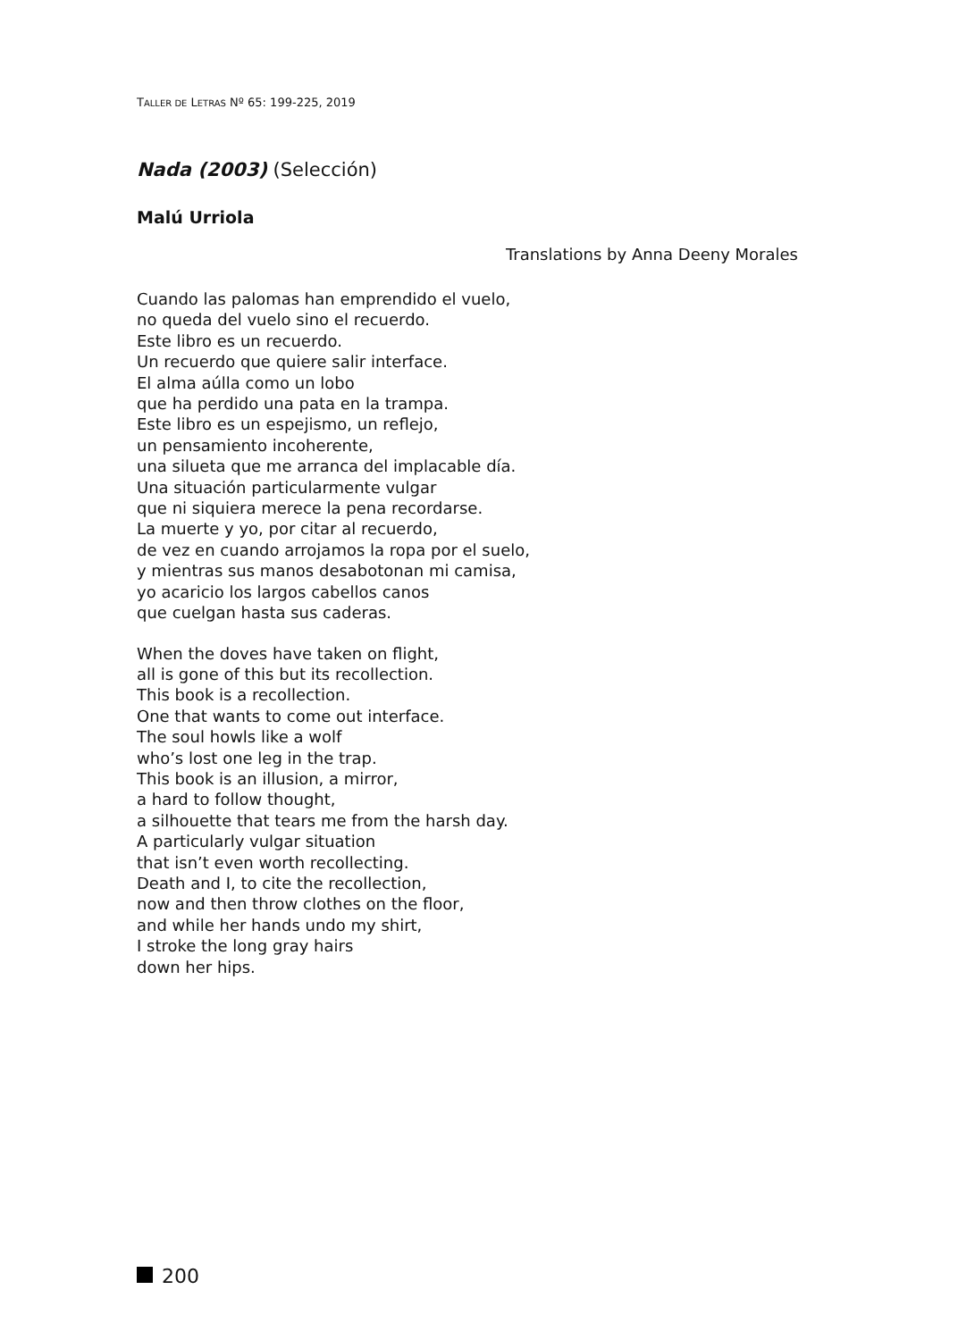TALLER DE LETRAS Nº 65: 199-225, 2019
Nada (2003) (Selección)
Malú Urriola
Translations by Anna Deeny Morales
Cuando las palomas han emprendido el vuelo,
no queda del vuelo sino el recuerdo.
Este libro es un recuerdo.
Un recuerdo que quiere salir interface.
El alma aúlla como un lobo
que ha perdido una pata en la trampa.
Este libro es un espejismo, un reflejo,
un pensamiento incoherente,
una silueta que me arranca del implacable día.
Una situación particularmente vulgar
que ni siquiera merece la pena recordarse.
La muerte y yo, por citar al recuerdo,
de vez en cuando arrojamos la ropa por el suelo,
y mientras sus manos desabotonan mi camisa,
yo acaricio los largos cabellos canos
que cuelgan hasta sus caderas.
When the doves have taken on flight,
all is gone of this but its recollection.
This book is a recollection.
One that wants to come out interface.
The soul howls like a wolf
who’s lost one leg in the trap.
This book is an illusion, a mirror,
a hard to follow thought,
a silhouette that tears me from the harsh day.
A particularly vulgar situation
that isn’t even worth recollecting.
Death and I, to cite the recollection,
now and then throw clothes on the floor,
and while her hands undo my shirt,
I stroke the long gray hairs
down her hips.
200